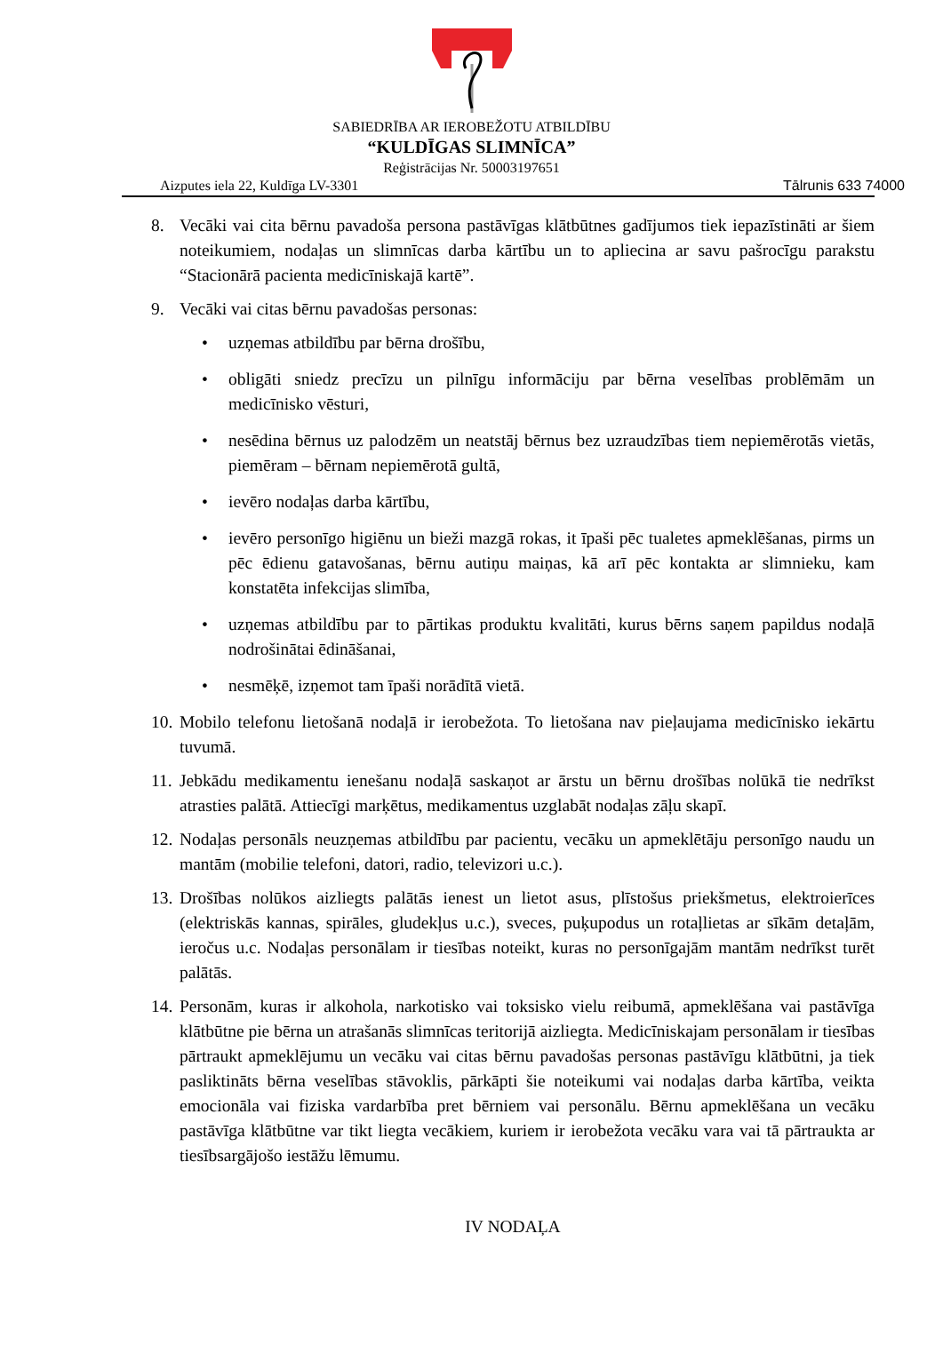SABIEDRĪBA AR IEROBEŽOTU ATBILDĪBU
“KULDĪGAS SLIMNĪCA”
Reģistrācijas Nr. 50003197651
Aizputes iela 22, Kuldīga LV-3301 Tālrunis 633 74000
8. Vecāki vai cita bērnu pavadoša persona pastāvīgas klātbūtnes gadījumos tiek iepazīstināti ar šiem noteikumiem, nodaļas un slimnīcas darba kārtību un to apliecina ar savu pašrocīgu parakstu “Stacionārā pacienta medicīniskajā kartē”.
9. Vecāki vai citas bērnu pavadošas personas:
• uzņemas atbildību par bērna drošību,
• obligāti sniedz precīzu un pilnīgu informāciju par bērna veselības problēmām un medicīnisko vēsturi,
• nesēdina bērnus uz palodzēm un neatstāj bērnus bez uzraudzības tiem nepiemērotās vietās, piemēram – bērnam nepiemērotā gultā,
• ievēro nodaļas darba kārtību,
• ievēro personīgo higiēnu un bieži mazgā rokas, it īpaši pēc tualetes apmeklēšanas, pirms un pēc ēdienu gatavošanas, bērnu autiņu maiņas, kā arī pēc kontakta ar slimnieku, kam konstatēta infekcijas slimība,
• uzņemas atbildību par to pārtikas produktu kvalitāti, kurus bērns saņem papildus nodaļā nodrošinātai ēdināšanai,
• nesmēķē, izņemot tam īpaši norādītā vietā.
10. Mobilo telefonu lietošanā nodaļā ir ierobežota. To lietošana nav pieļaujama medicīnisko iekārtu tuvumā.
11. Jebkādu medikamentu ienešanu nodaļā saskaņot ar ārstu un bērnu drošības nolūkā tie nedrīkst atrasties palātā. Attiecīgi marķētus, medikamentus uzglabāt nodaļas zāļu skapī.
12. Nodaļas personāls neuzņemas atbildību par pacientu, vecāku un apmeklētāju personīgo naudu un mantām (mobilie telefoni, datori, radio, televizori u.c.).
13. Drošības nolūkos aizliegts palātās ienest un lietot asus, plīstošus priekšmetus, elektroierīces (elektriskās kannas, spirāles, gludekļus u.c.), sveces, puķupodus un rotaļlietas ar sīkām detaļām, ieročus u.c. Nodaļas personālam ir tiesības noteikt, kuras no personīgajām mantām nedrīkst turēt palātās.
14. Personām, kuras ir alkohola, narkotisko vai toksisko vielu reibumā, apmeklēšana vai pastāvīga klātbūtne pie bērna un atrašanās slimnīcas teritorijā aizliegta. Medicīniskajam personālam ir tiesības pārtraukt apmeklējumu un vecāku vai citas bērnu pavadošas personas pastāvīgu klātbūtni, ja tiek pasliktināts bērna veselības stāvoklis, pārkāpti šie noteikumi vai nodaļas darba kārtība, veikta emocionāla vai fiziska vardarbība pret bērniem vai personālu. Bērnu apmeklēšana un vecāku pastāvīga klātbūtne var tikt liegta vecākiem, kuriem ir ierobežota vecāku vara vai tā pārtraukta ar tiesībsargājošo iestāžu lēmumu.
IV NODAĻA